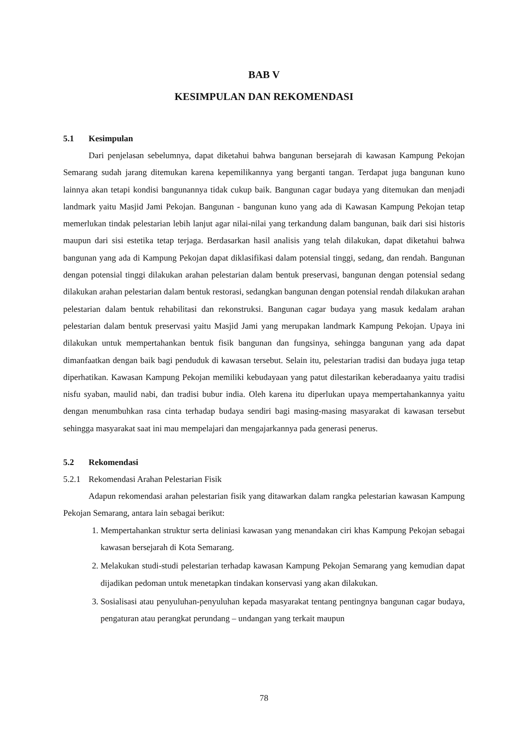BAB V
KESIMPULAN DAN REKOMENDASI
5.1 Kesimpulan
Dari penjelasan sebelumnya, dapat diketahui bahwa bangunan bersejarah di kawasan Kampung Pekojan Semarang sudah jarang ditemukan karena kepemilikannya yang berganti tangan. Terdapat juga bangunan kuno lainnya akan tetapi kondisi bangunannya tidak cukup baik. Bangunan cagar budaya yang ditemukan dan menjadi landmark yaitu Masjid Jami Pekojan. Bangunan - bangunan kuno yang ada di Kawasan Kampung Pekojan tetap memerlukan tindak pelestarian lebih lanjut agar nilai-nilai yang terkandung dalam bangunan, baik dari sisi historis maupun dari sisi estetika tetap terjaga. Berdasarkan hasil analisis yang telah dilakukan, dapat diketahui bahwa bangunan yang ada di Kampung Pekojan dapat diklasifikasi dalam potensial tinggi, sedang, dan rendah. Bangunan dengan potensial tinggi dilakukan arahan pelestarian dalam bentuk preservasi, bangunan dengan potensial sedang dilakukan arahan pelestarian dalam bentuk restorasi, sedangkan bangunan dengan potensial rendah dilakukan arahan pelestarian dalam bentuk rehabilitasi dan rekonstruksi. Bangunan cagar budaya yang masuk kedalam arahan pelestarian dalam bentuk preservasi yaitu Masjid Jami yang merupakan landmark Kampung Pekojan. Upaya ini dilakukan untuk mempertahankan bentuk fisik bangunan dan fungsinya, sehingga bangunan yang ada dapat dimanfaatkan dengan baik bagi penduduk di kawasan tersebut. Selain itu, pelestarian tradisi dan budaya juga tetap diperhatikan. Kawasan Kampung Pekojan memiliki kebudayaan yang patut dilestarikan keberadaanya yaitu tradisi nisfu syaban, maulid nabi, dan tradisi bubur india. Oleh karena itu diperlukan upaya mempertahankannya yaitu dengan menumbuhkan rasa cinta terhadap budaya sendiri bagi masing-masing masyarakat di kawasan tersebut sehingga masyarakat saat ini mau mempelajari dan mengajarkannya pada generasi penerus.
5.2 Rekomendasi
5.2.1 Rekomendasi Arahan Pelestarian Fisik
Adapun rekomendasi arahan pelestarian fisik yang ditawarkan dalam rangka pelestarian kawasan Kampung Pekojan Semarang, antara lain sebagai berikut:
1. Mempertahankan struktur serta deliniasi kawasan yang menandakan ciri khas Kampung Pekojan sebagai kawasan bersejarah di Kota Semarang.
2. Melakukan studi-studi pelestarian terhadap kawasan Kampung Pekojan Semarang yang kemudian dapat dijadikan pedoman untuk menetapkan tindakan konservasi yang akan dilakukan.
3. Sosialisasi atau penyuluhan-penyuluhan kepada masyarakat tentang pentingnya bangunan cagar budaya, pengaturan atau perangkat perundang – undangan yang terkait maupun
78